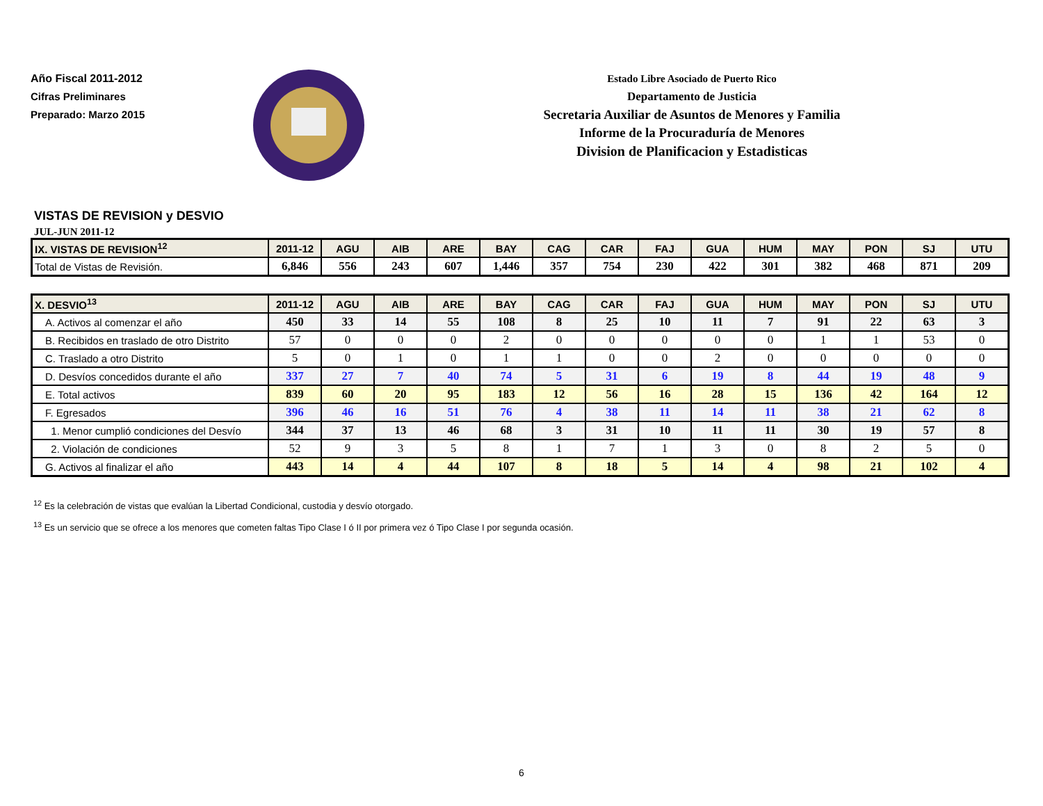Año Fiscal 2011-2012
Cifras Preliminares
Preparado: Marzo 2015
Estado Libre Asociado de Puerto Rico
Departamento de Justicia
Secretaria Auxiliar de Asuntos de Menores y Familia
Informe de la Procuraduría de Menores
Division de Planificacion y Estadisticas
VISTAS DE REVISION y DESVIO
JUL-JUN 2011-12
| IX. VISTAS DE REVISION<sup>12</sup> | 2011-12 | AGU | AIB | ARE | BAY | CAG | CAR | FAJ | GUA | HUM | MAY | PON | SJ | UTU |
| --- | --- | --- | --- | --- | --- | --- | --- | --- | --- | --- | --- | --- | --- | --- |
| Total de Vistas de Revisión. | 6,846 | 556 | 243 | 607 | 1,446 | 357 | 754 | 230 | 422 | 301 | 382 | 468 | 871 | 209 |
| X. DESVIO<sup>13</sup> | 2011-12 | AGU | AIB | ARE | BAY | CAG | CAR | FAJ | GUA | HUM | MAY | PON | SJ | UTU |
| --- | --- | --- | --- | --- | --- | --- | --- | --- | --- | --- | --- | --- | --- | --- |
| A. Activos al comenzar el año | 450 | 33 | 14 | 55 | 108 | 8 | 25 | 10 | 11 | 7 | 91 | 22 | 63 | 3 |
| B. Recibidos en traslado de otro Distrito | 57 | 0 | 0 | 0 | 2 | 0 | 0 | 0 | 0 | 0 | 1 | 1 | 53 | 0 |
| C. Traslado a otro Distrito | 5 | 0 | 1 | 0 | 1 | 1 | 0 | 0 | 2 | 0 | 0 | 0 | 0 | 0 |
| D. Desvíos concedidos durante el año | 337 | 27 | 7 | 40 | 74 | 5 | 31 | 6 | 19 | 8 | 44 | 19 | 48 | 9 |
| E. Total activos | 839 | 60 | 20 | 95 | 183 | 12 | 56 | 16 | 28 | 15 | 136 | 42 | 164 | 12 |
| F. Egresados | 396 | 46 | 16 | 51 | 76 | 4 | 38 | 11 | 14 | 11 | 38 | 21 | 62 | 8 |
| 1. Menor cumplió condiciones del Desvío | 344 | 37 | 13 | 46 | 68 | 3 | 31 | 10 | 11 | 11 | 30 | 19 | 57 | 8 |
| 2. Violación de condiciones | 52 | 9 | 3 | 5 | 8 | 1 | 7 | 1 | 3 | 0 | 8 | 2 | 5 | 0 |
| G. Activos al finalizar el año | 443 | 14 | 4 | 44 | 107 | 8 | 18 | 5 | 14 | 4 | 98 | 21 | 102 | 4 |
<sup>12</sup> Es la celebración de vistas que evalúan la Libertad Condicional, custodia y desvío otorgado.
<sup>13</sup> Es un servicio que se ofrece a los menores que cometen faltas Tipo Clase I ó II por primera vez ó Tipo Clase I por segunda ocasión.
6